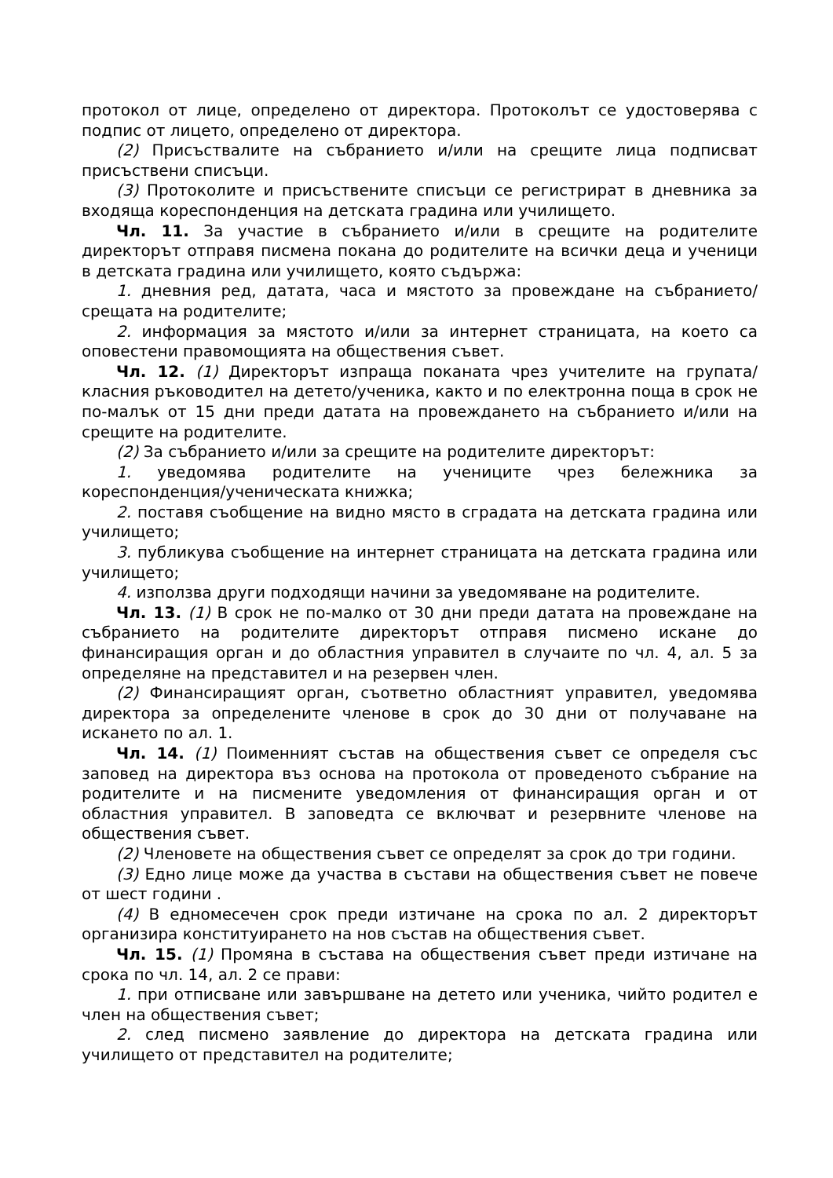протокол от лице, определено от директора. Протоколът се удостоверява с подпис от лицето, определено от директора.
(2) Присъствалите на събранието и/или на срещите лица подписват присъствени списъци.
(3) Протоколите и присъствените списъци се регистрират в дневника за входяща кореспонденция на детската градина или училището.
Чл. 11. За участие в събранието и/или в срещите на родителите директорът отправя писмена покана до родителите на всички деца и ученици в детската градина или училището, която съдържа:
1. дневния ред, датата, часа и мястото за провеждане на събранието/срещата на родителите;
2. информация за мястото и/или за интернет страницата, на което са оповестени правомощията на обществения съвет.
Чл. 12. (1) Директорът изпраща поканата чрез учителите на групата/класния ръководител на детето/ученика, както и по електронна поща в срок не по-малък от 15 дни преди датата на провеждането на събранието и/или на срещите на родителите.
(2) За събранието и/или за срещите на родителите директорът:
1. уведомява родителите на учениците чрез бележника за кореспонденция/ученическата книжка;
2. поставя съобщение на видно място в сградата на детската градина или училището;
3. публикува съобщение на интернет страницата на детската градина или училището;
4. използва други подходящи начини за уведомяване на родителите.
Чл. 13. (1) В срок не по-малко от 30 дни преди датата на провеждане на събранието на родителите директорът отправя писмено искане до финансиращия орган и до областния управител в случаите по чл. 4, ал. 5 за определяне на представител и на резервен член.
(2) Финансиращият орган, съответно областният управител, уведомява директора за определените членове в срок до 30 дни от получаване на искането по ал. 1.
Чл. 14. (1) Поименният състав на обществения съвет се определя със заповед на директора въз основа на протокола от проведеното събрание на родителите и на писмените уведомления от финансиращия орган и от областния управител. В заповедта се включват и резервните членове на обществения съвет.
(2) Членовете на обществения съвет се определят за срок до три години.
(3) Едно лице може да участва в състави на обществения съвет не повече от шест години .
(4) В едномесечен срок преди изтичане на срока по ал. 2 директорът организира конституирането на нов състав на обществения съвет.
Чл. 15. (1) Промяна в състава на обществения съвет преди изтичане на срока по чл. 14, ал. 2 се прави:
1. при отписване или завършване на детето или ученика, чийто родител е член на обществения съвет;
2. след писмено заявление до директора на детската градина или училището от представител на родителите;